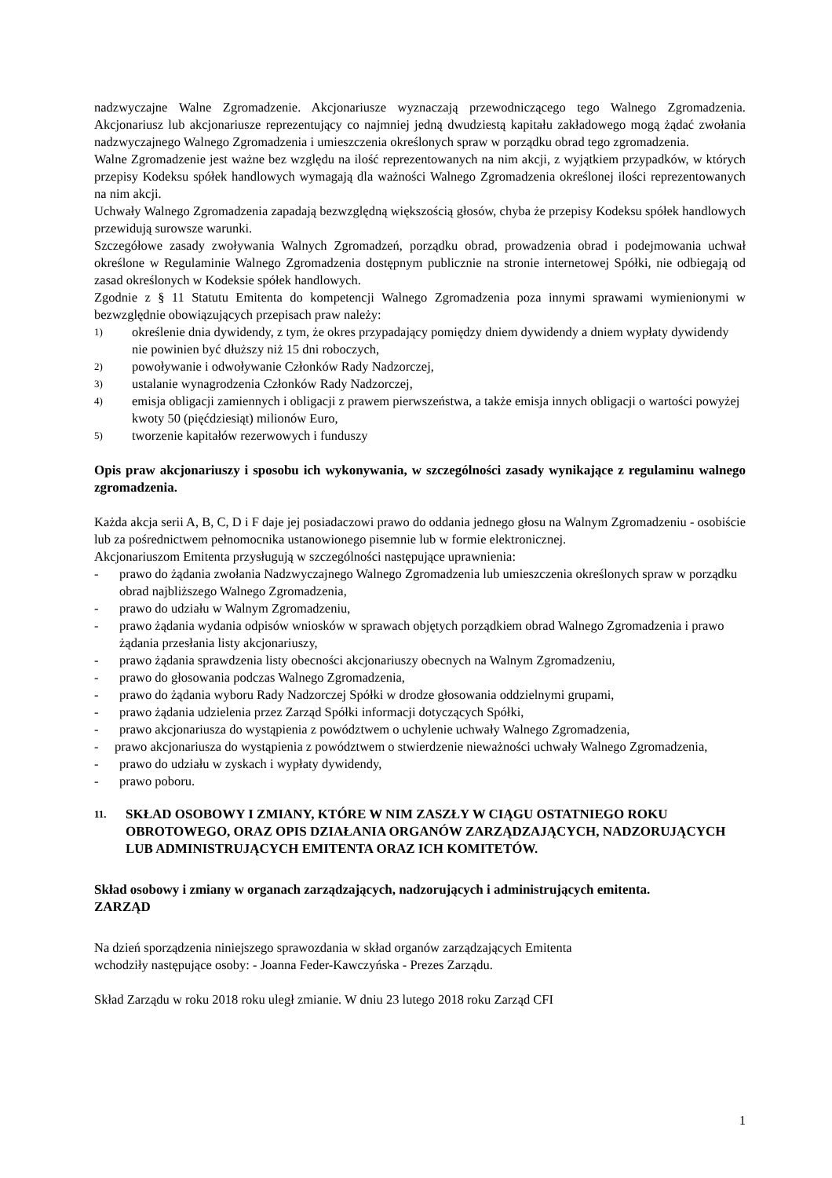nadzwyczajne Walne Zgromadzenie. Akcjonariusze wyznaczają przewodniczącego tego Walnego Zgromadzenia. Akcjonariusz lub akcjonariusze reprezentujący co najmniej jedną dwudziestą kapitału zakładowego mogą żądać zwołania nadzwyczajnego Walnego Zgromadzenia i umieszczenia określonych spraw w porządku obrad tego zgromadzenia.
Walne Zgromadzenie jest ważne bez względu na ilość reprezentowanych na nim akcji, z wyjątkiem przypadków, w których przepisy Kodeksu spółek handlowych wymagają dla ważności Walnego Zgromadzenia określonej ilości reprezentowanych na nim akcji.
Uchwały Walnego Zgromadzenia zapadają bezwzględną większością głosów, chyba że przepisy Kodeksu spółek handlowych przewidują surowsze warunki.
Szczegółowe zasady zwoływania Walnych Zgromadzeń, porządku obrad, prowadzenia obrad i podejmowania uchwał określone w Regulaminie Walnego Zgromadzenia dostępnym publicznie na stronie internetowej Spółki, nie odbiegają od zasad określonych w Kodeksie spółek handlowych.
Zgodnie z § 11 Statutu Emitenta do kompetencji Walnego Zgromadzenia poza innymi sprawami wymienionymi w bezwzględnie obowiązujących przepisach praw należy:
1) określenie dnia dywidendy, z tym, że okres przypadający pomiędzy dniem dywidendy a dniem wypłaty dywidendy nie powinien być dłuższy niż 15 dni roboczych,
2) powoływanie i odwoływanie Członków Rady Nadzorczej,
3) ustalanie wynagrodzenia Członków Rady Nadzorczej,
4) emisja obligacji zamiennych i obligacji z prawem pierwszeństwa, a także emisja innych obligacji o wartości powyżej kwoty 50 (pięćdziesiąt) milionów Euro,
5) tworzenie kapitałów rezerwowych i funduszy
Opis praw akcjonariuszy i sposobu ich wykonywania, w szczególności zasady wynikające z regulaminu walnego zgromadzenia.
Każda akcja serii A, B, C, D i F daje jej posiadaczowi prawo do oddania jednego głosu na Walnym Zgromadzeniu - osobiście lub za pośrednictwem pełnomocnika ustanowionego pisemnie lub w formie elektronicznej.
Akcjonariuszom Emitenta przysługują w szczególności następujące uprawnienia:
- prawo do żądania zwołania Nadzwyczajnego Walnego Zgromadzenia lub umieszczenia określonych spraw w porządku obrad najbliższego Walnego Zgromadzenia,
- prawo do udziału w Walnym Zgromadzeniu,
- prawo żądania wydania odpisów wniosków w sprawach objętych porządkiem obrad Walnego Zgromadzenia i prawo żądania przesłania listy akcjonariuszy,
- prawo żądania sprawdzenia listy obecności akcjonariuszy obecnych na Walnym Zgromadzeniu,
- prawo do głosowania podczas Walnego Zgromadzenia,
- prawo do żądania wyboru Rady Nadzorczej Spółki w drodze głosowania oddzielnymi grupami,
- prawo żądania udzielenia przez Zarząd Spółki informacji dotyczących Spółki,
- prawo akcjonariusza do wystąpienia z powództwem o uchylenie uchwały Walnego Zgromadzenia,
- prawo akcjonariusza do wystąpienia z powództwem o stwierdzenie nieważności uchwały Walnego Zgromadzenia,
- prawo do udziału w zyskach i wypłaty dywidendy,
- prawo poboru.
11. SKŁAD OSOBOWY I ZMIANY, KTÓRE W NIM ZASZŁY W CIĄGU OSTATNIEGO ROKU OBROTOWEGO, ORAZ OPIS DZIAŁANIA ORGANÓW ZARZĄDZAJĄCYCH, NADZORUJĄCYCH LUB ADMINISTRUJĄCYCH EMITENTA ORAZ ICH KOMITETÓW.
Skład osobowy i zmiany w organach zarządzających, nadzorujących i administrujących emitenta.
ZARZĄD
Na dzień sporządzenia niniejszego sprawozdania w skład organów zarządzających Emitenta
wchodziły następujące osoby: - Joanna Feder-Kawczyńska - Prezes Zarządu.
Skład Zarządu w roku 2018 roku uległ zmianie. W dniu 23 lutego 2018 roku Zarząd CFI
1